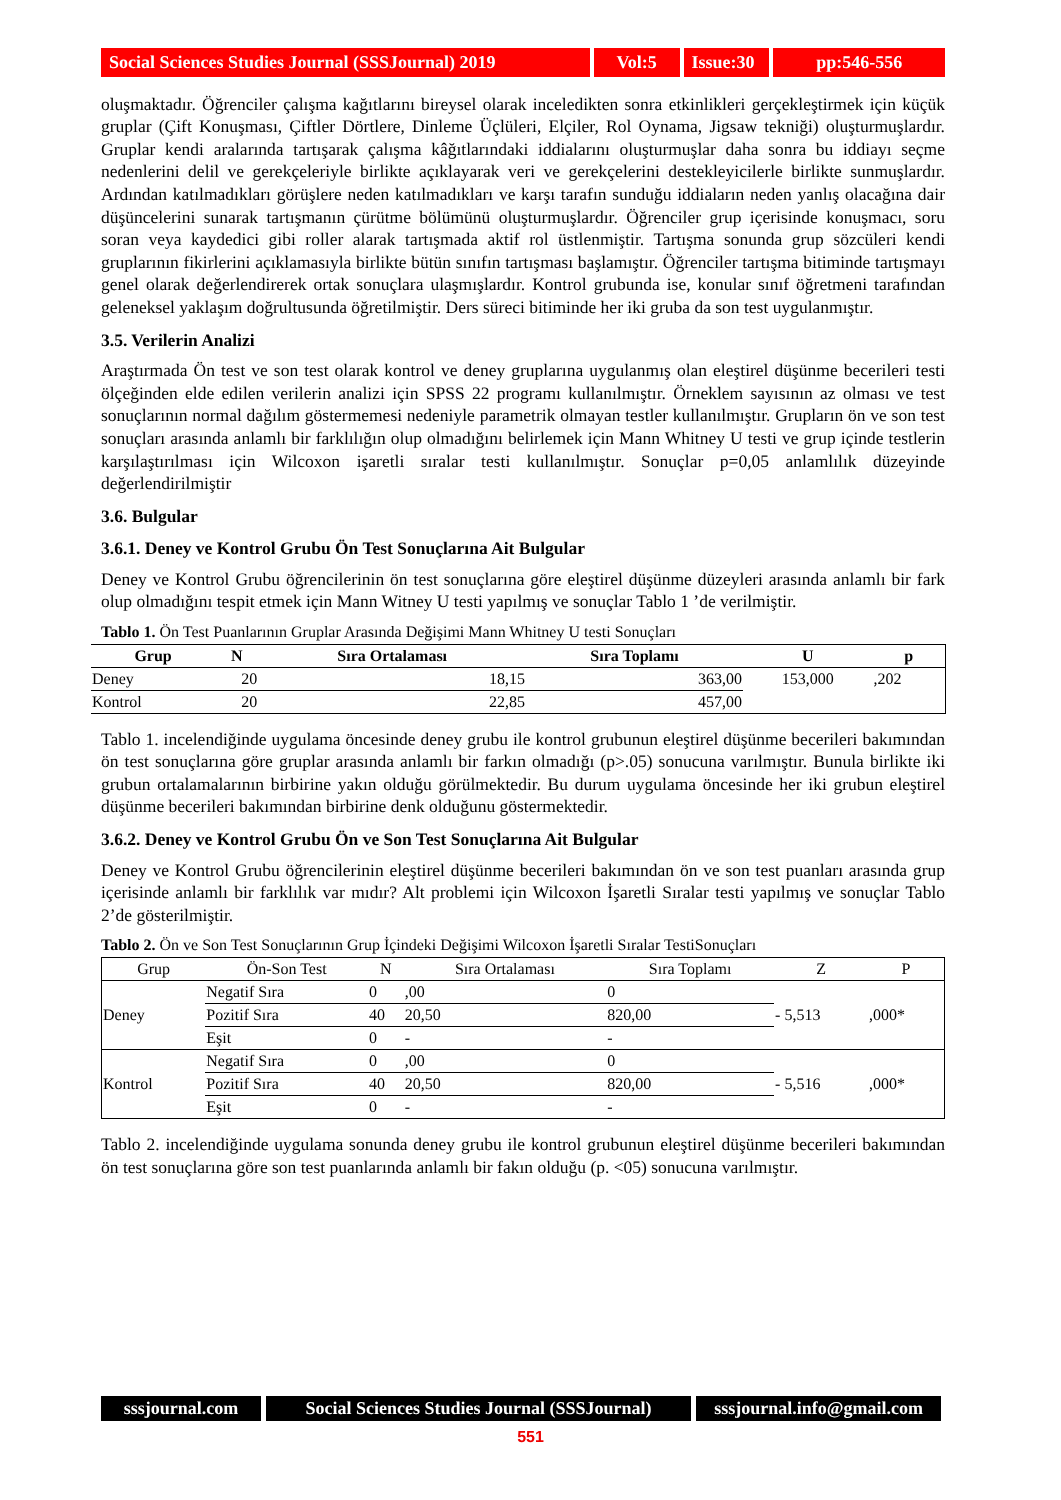Social Sciences Studies Journal (SSSJournal) 2019
Vol:5 Issue:30
pp:546-556
oluşmaktadır. Öğrenciler çalışma kağıtlarını bireysel olarak inceledikten sonra etkinlikleri gerçekleştirmek için küçük gruplar (Çift Konuşması, Çiftler Dörtlere, Dinleme Üçlüleri, Elçiler, Rol Oynama, Jigsaw tekniği) oluşturmuşlardır. Gruplar kendi aralarında tartışarak çalışma kâğıtlarındaki iddialarını oluşturmuşlar daha sonra bu iddiayı seçme nedenlerini delil ve gerekçeleriyle birlikte açıklayarak veri ve gerekçelerini destekleyicilerle birlikte sunmuşlardır. Ardından katılmadıkları görüşlere neden katılmadıkları ve karşı tarafın sunduğu iddiaların neden yanlış olacağına dair düşüncelerini sunarak tartışmanın çürütme bölümünü oluşturmuşlardır. Öğrenciler grup içerisinde konuşmacı, soru soran veya kaydedici gibi roller alarak tartışmada aktif rol üstlenmiştir. Tartışma sonunda grup sözcüleri kendi gruplarının fikirlerini açıklamasıyla birlikte bütün sınıfın tartışması başlamıştır. Öğrenciler tartışma bitiminde tartışmayı genel olarak değerlendirerek ortak sonuçlara ulaşmışlardır. Kontrol grubunda ise, konular sınıf öğretmeni tarafından geleneksel yaklaşım doğrultusunda öğretilmiştir. Ders süreci bitiminde her iki gruba da son test uygulanmıştır.
3.5. Verilerin Analizi
Araştırmada Ön test ve son test olarak kontrol ve deney gruplarına uygulanmış olan eleştirel düşünme becerileri testi ölçeğinden elde edilen verilerin analizi için SPSS 22 programı kullanılmıştır. Örneklem sayısının az olması ve test sonuçlarının normal dağılım göstermemesi nedeniyle parametrik olmayan testler kullanılmıştır. Grupların ön ve son test sonuçları arasında anlamlı bir farklılığın olup olmadığını belirlemek için Mann Whitney U testi ve grup içinde testlerin karşılaştırılması için Wilcoxon işaretli sıralar testi kullanılmıştır. Sonuçlar p=0,05 anlamlılık düzeyinde değerlendirilmiştir
3.6. Bulgular
3.6.1. Deney ve Kontrol Grubu Ön Test Sonuçlarına Ait Bulgular
Deney ve Kontrol Grubu öğrencilerinin ön test sonuçlarına göre eleştirel düşünme düzeyleri arasında anlamlı bir fark olup olmadığını tespit etmek için Mann Witney U testi yapılmış ve sonuçlar Tablo 1 ’de verilmiştir.
Tablo 1. Ön Test Puanlarının Gruplar Arasında Değişimi Mann Whitney U testi Sonuçları
| Grup | N | Sıra Ortalaması | Sıra Toplamı | U | p |
| --- | --- | --- | --- | --- | --- |
| Deney | 20 | 18,15 | 363,00 | 153,000 | ,202 |
| Kontrol | 20 | 22,85 | 457,00 | | |
Tablo 1. incelendiğinde uygulama öncesinde deney grubu ile kontrol grubunun eleştirel düşünme becerileri bakımından ön test sonuçlarına göre gruplar arasında anlamlı bir farkın olmadığı (p>.05) sonucuna varılmıştır. Bunula birlikte iki grubun ortalamalarının birbirine yakın olduğu görülmektedir. Bu durum uygulama öncesinde her iki grubun eleştirel düşünme becerileri bakımından birbirine denk olduğunu göstermektedir.
3.6.2. Deney ve Kontrol Grubu Ön ve Son Test Sonuçlarına Ait Bulgular
Deney ve Kontrol Grubu öğrencilerinin eleştirel düşünme becerileri bakımından ön ve son test puanları arasında grup içerisinde anlamlı bir farklılık var mıdır? Alt problemi için Wilcoxon İşaretli Sıralar testi yapılmış ve sonuçlar Tablo 2’de gösterilmiştir.
Tablo 2. Ön ve Son Test Sonuçlarının Grup İçindeki Değişimi Wilcoxon İşaretli Sıralar TestiSonuçları
| Grup | Ön-Son Test | N | Sıra Ortalaması | Sıra Toplamı | Z | P |
| --- | --- | --- | --- | --- | --- | --- |
| Deney | Negatif Sıra | 0 | ,00 | 0 | - 5,513 | ,000* |
| | Pozitif Sıra | 40 | 20,50 | 820,00 | | |
| | Eşit | 0 | - | - | | |
| Kontrol | Negatif Sıra | 0 | ,00 | 0 | - 5,516 | ,000* |
| | Pozitif Sıra | 40 | 20,50 | 820,00 | | |
| | Eşit | 0 | - | - | | |
Tablo 2. incelendiğinde uygulama sonunda deney grubu ile kontrol grubunun eleştirel düşünme becerileri bakımından ön test sonuçlarına göre son test puanlarında anlamlı bir fakın olduğu (p. <05) sonucuna varılmıştır.
sssjournal.com Social Sciences Studies Journal (SSSJournal)
sssjournal.info@gmail.com
551